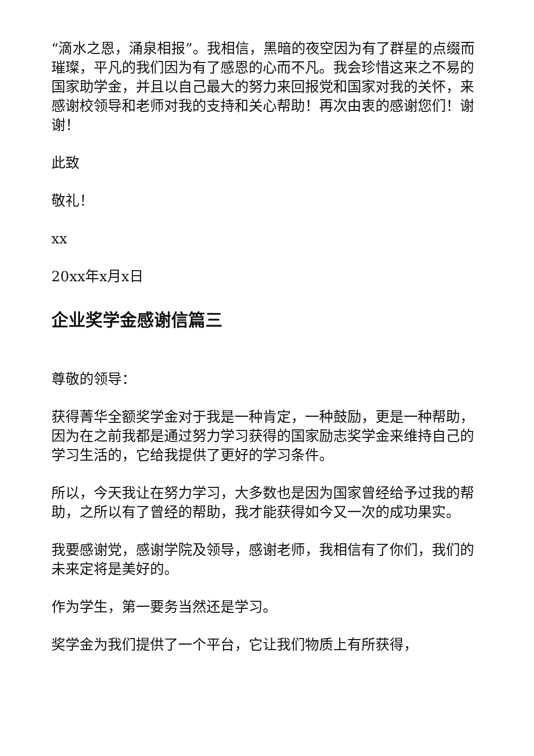“滴水之恩，涌泉相报”。我相信，黑暗的夜空因为有了群星的点缀而璀璨，平凡的我们因为有了感恩的心而不凡。我会珍惜这来之不易的国家助学金，并且以自己最大的努力来回报党和国家对我的关怀，来感谢校领导和老师对我的支持和关心帮助！再次由衷的感谢您们！谢谢！
此致
敬礼！
xx
20xx年x月x日
企业奖学金感谢信篇三
尊敬的领导：
获得菁华全额奖学金对于我是一种肯定，一种鼓励，更是一种帮助，因为在之前我都是通过努力学习获得的国家励志奖学金来维持自己的学习生活的，它给我提供了更好的学习条件。
所以，今天我让在努力学习，大多数也是因为国家曾经给予过我的帮助，之所以有了曾经的帮助，我才能获得如今又一次的成功果实。
我要感谢党，感谢学院及领导，感谢老师，我相信有了你们，我们的未来定将是美好的。
作为学生，第一要务当然还是学习。
奖学金为我们提供了一个平台，它让我们物质上有所获得，